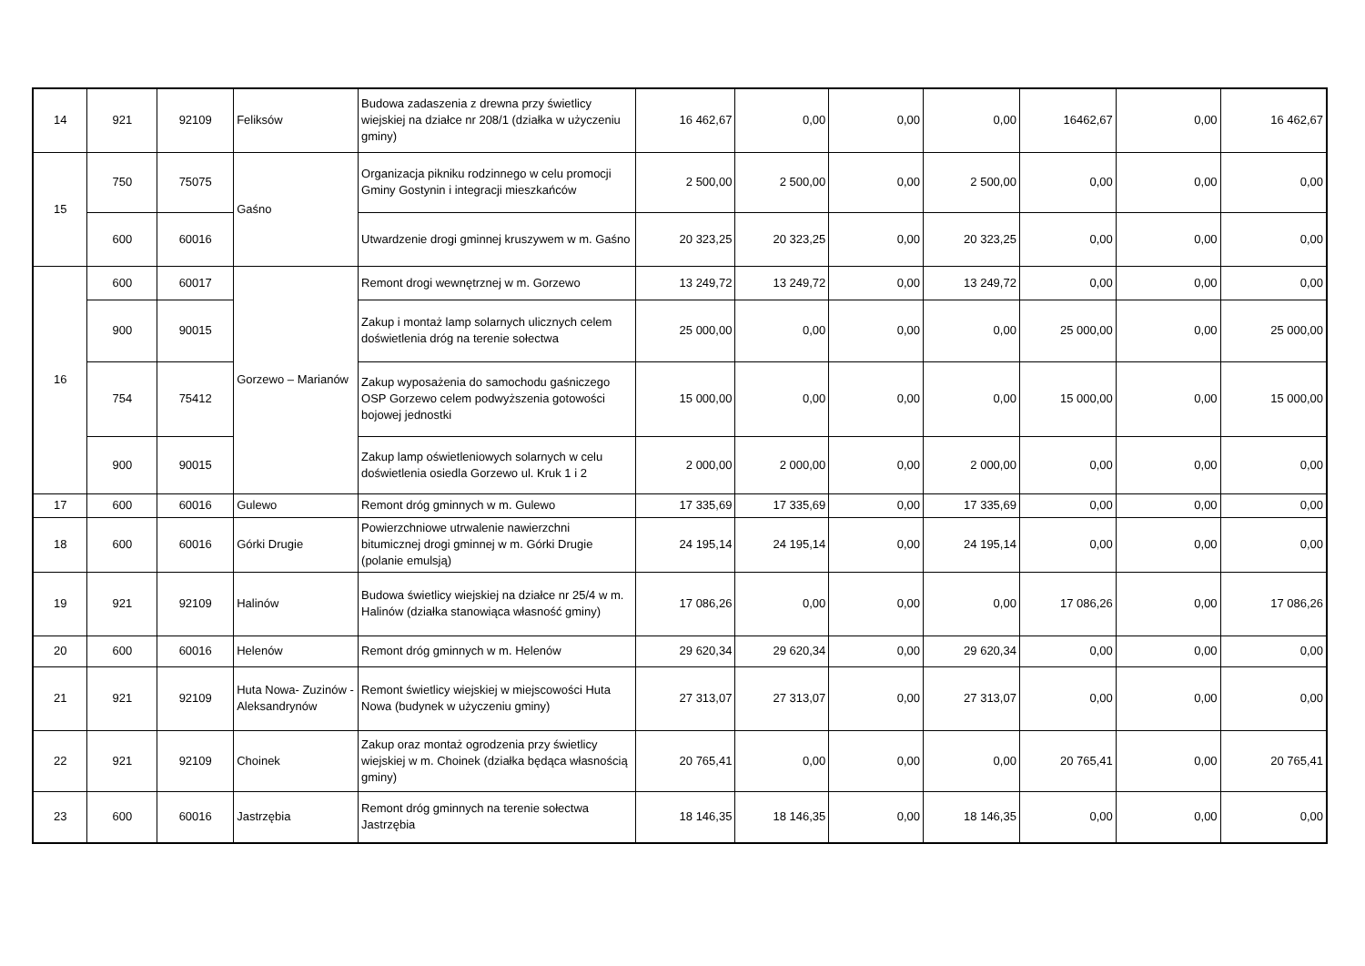| 14 | 921 | 92109 | Feliksów | Budowa zadaszenia z drewna przy świetlicy wiejskiej na działce nr 208/1 (działka w użyczeniu gminy) | 16 462,67 | 0,00 | 0,00 | 0,00 | 16462,67 | 0,00 | 16 462,67 |
| 15 | 750 | 75075 | Gaśno | Organizacja pikniku rodzinnego w celu promocji Gminy Gostynin i integracji mieszkańców | 2 500,00 | 2 500,00 | 0,00 | 2 500,00 | 0,00 | 0,00 | 0,00 |
| | 600 | 60016 | | Utwardzenie drogi gminnej kruszywem w m. Gaśno | 20 323,25 | 20 323,25 | 0,00 | 20 323,25 | 0,00 | 0,00 | 0,00 |
| 16 | 600 | 60017 | Gorzewo – Marianów | Remont drogi wewnętrznej w m. Gorzewo | 13 249,72 | 13 249,72 | 0,00 | 13 249,72 | 0,00 | 0,00 | 0,00 |
| | 900 | 90015 | | Zakup i montaż lamp solarnych ulicznych celem doświetlenia dróg na terenie sołectwa | 25 000,00 | 0,00 | 0,00 | 0,00 | 25 000,00 | 0,00 | 25 000,00 |
| | 754 | 75412 | | Zakup wyposażenia do samochodu gaśniczego OSP Gorzewo celem podwyższenia gotowości bojowej jednostki | 15 000,00 | 0,00 | 0,00 | 0,00 | 15 000,00 | 0,00 | 15 000,00 |
| | 900 | 90015 | | Zakup lamp oświetleniowych solarnych w celu doświetlenia osiedla Gorzewo ul. Kruk 1 i 2 | 2 000,00 | 2 000,00 | 0,00 | 2 000,00 | 0,00 | 0,00 | 0,00 |
| 17 | 600 | 60016 | Gulewo | Remont dróg gminnych w m. Gulewo | 17 335,69 | 17 335,69 | 0,00 | 17 335,69 | 0,00 | 0,00 | 0,00 |
| 18 | 600 | 60016 | Górki Drugie | Powierzchniowe utrwalenie nawierzchni bitumicznej drogi gminnej w m. Górki Drugie (polanie emulsją) | 24 195,14 | 24 195,14 | 0,00 | 24 195,14 | 0,00 | 0,00 | 0,00 |
| 19 | 921 | 92109 | Halinów | Budowa świetlicy wiejskiej na działce nr 25/4 w m. Halinów (działka stanowiąca własność gminy) | 17 086,26 | 0,00 | 0,00 | 0,00 | 17 086,26 | 0,00 | 17 086,26 |
| 20 | 600 | 60016 | Helenów | Remont dróg gminnych w m. Helenów | 29 620,34 | 29 620,34 | 0,00 | 29 620,34 | 0,00 | 0,00 | 0,00 |
| 21 | 921 | 92109 | Huta Nowa- Zuzinów - Aleksandrynów | Remont świetlicy wiejskiej w miejscowości Huta Nowa (budynek w użyczeniu gminy) | 27 313,07 | 27 313,07 | 0,00 | 27 313,07 | 0,00 | 0,00 | 0,00 |
| 22 | 921 | 92109 | Choinek | Zakup oraz montaż ogrodzenia przy świetlicy wiejskiej w m. Choinek (działka będąca własnością gminy) | 20 765,41 | 0,00 | 0,00 | 0,00 | 20 765,41 | 0,00 | 20 765,41 |
| 23 | 600 | 60016 | Jastrzębia | Remont dróg gminnych na terenie sołectwa Jastrzębia | 18 146,35 | 18 146,35 | 0,00 | 18 146,35 | 0,00 | 0,00 | 0,00 |